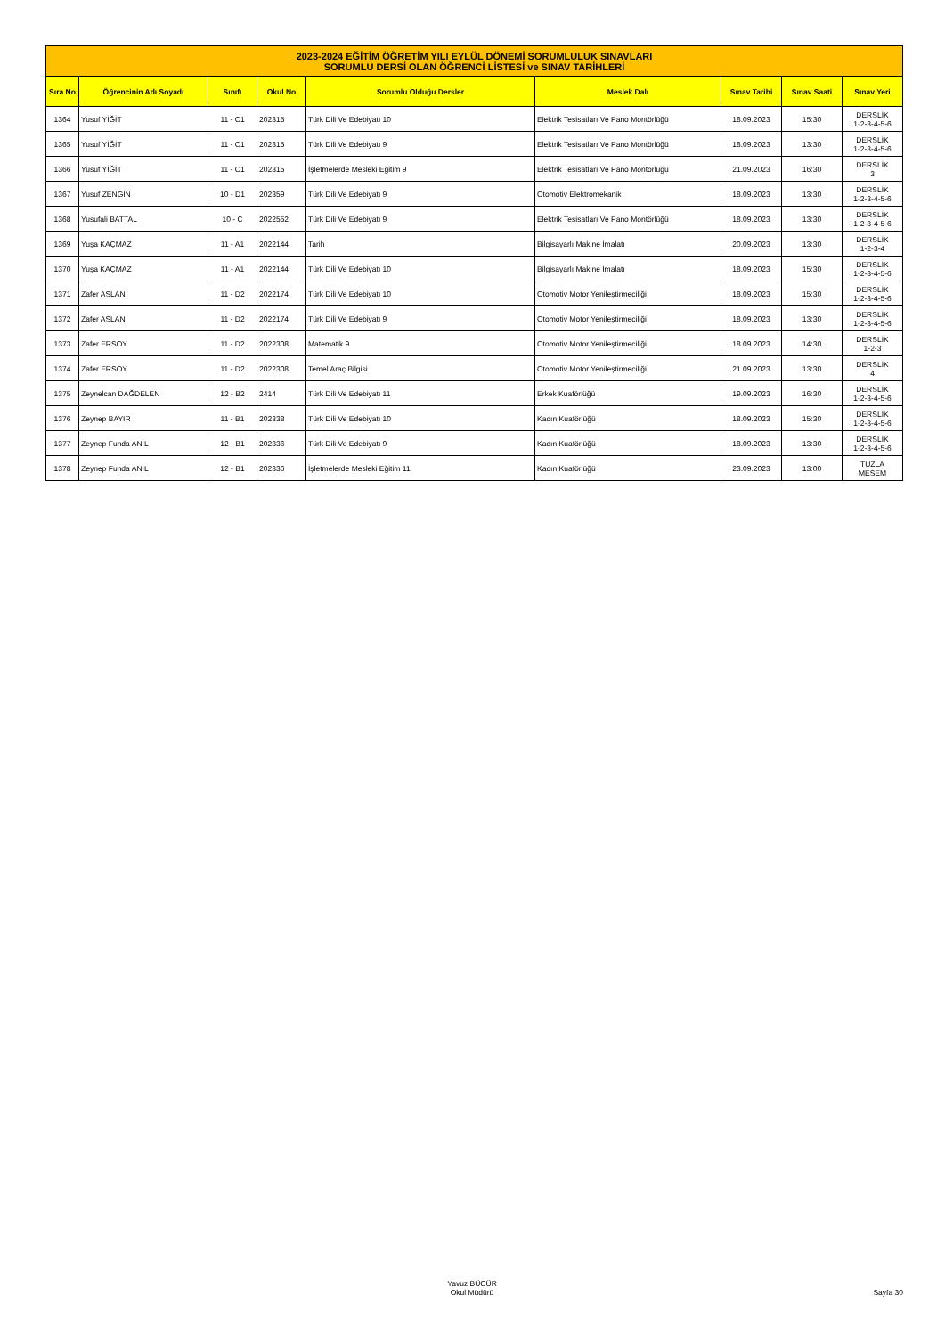| 2023-2024 EĞİTİM ÖĞRETİM YILI EYLÜL DÖNEMİ SORUMLULUK SINAVLARI SORUMLU DERSİ OLAN ÖĞRENCİ LİSTESİ ve SINAV TARİHLERİ | | | | | | | | |
| Sıra No | Öğrencinin Adı Soyadı | Sınıfı | Okul No | Sorumlu Olduğu Dersler | Meslek Dalı | Sınav Tarihi | Sınav Saati | Sınav Yeri |
| 1364 | Yusuf YİĞİT | 11 - C1 | 202315 | Türk Dili Ve Edebiyatı 10 | Elektrik Tesisatları Ve Pano Montörlüğü | 18.09.2023 | 15:30 | DERSLİK 1-2-3-4-5-6 |
| 1365 | Yusuf YİĞİT | 11 - C1 | 202315 | Türk Dili Ve Edebiyatı 9 | Elektrik Tesisatları Ve Pano Montörlüğü | 18.09.2023 | 13:30 | DERSLİK 1-2-3-4-5-6 |
| 1366 | Yusuf YİĞİT | 11 - C1 | 202315 | İşletmelerde Mesleki Eğitim 9 | Elektrik Tesisatları Ve Pano Montörlüğü | 21.09.2023 | 16:30 | DERSLİK 3 |
| 1367 | Yusuf ZENGİN | 10 - D1 | 202359 | Türk Dili Ve Edebiyatı 9 | Otomotiv Elektromekanik | 18.09.2023 | 13:30 | DERSLİK 1-2-3-4-5-6 |
| 1368 | Yusufali BATTAL | 10 - C | 2022552 | Türk Dili Ve Edebiyatı 9 | Elektrik Tesisatları Ve Pano Montörlüğü | 18.09.2023 | 13:30 | DERSLİK 1-2-3-4-5-6 |
| 1369 | Yuşa KAÇMAZ | 11 - A1 | 2022144 | Tarih | Bilgisayarlı Makine İmalatı | 20.09.2023 | 13:30 | DERSLİK 1-2-3-4 |
| 1370 | Yuşa KAÇMAZ | 11 - A1 | 2022144 | Türk Dili Ve Edebiyatı 10 | Bilgisayarlı Makine İmalatı | 18.09.2023 | 15:30 | DERSLİK 1-2-3-4-5-6 |
| 1371 | Zafer ASLAN | 11 - D2 | 2022174 | Türk Dili Ve Edebiyatı 10 | Otomotiv Motor Yenileştirmeciliği | 18.09.2023 | 15:30 | DERSLİK 1-2-3-4-5-6 |
| 1372 | Zafer ASLAN | 11 - D2 | 2022174 | Türk Dili Ve Edebiyatı 9 | Otomotiv Motor Yenileştirmeciliği | 18.09.2023 | 13:30 | DERSLİK 1-2-3-4-5-6 |
| 1373 | Zafer ERSOY | 11 - D2 | 2022308 | Matematik 9 | Otomotiv Motor Yenileştirmeciliği | 18.09.2023 | 14:30 | DERSLİK 1-2-3 |
| 1374 | Zafer ERSOY | 11 - D2 | 2022308 | Temel Araç Bilgisi | Otomotiv Motor Yenileştirmeciliği | 21.09.2023 | 13:30 | DERSLİK 4 |
| 1375 | Zeynelcan DAĞDELEN | 12 - B2 | 2414 | Türk Dili Ve Edebiyatı 11 | Erkek Kuaförlüğü | 19.09.2023 | 16:30 | DERSLİK 1-2-3-4-5-6 |
| 1376 | Zeynep BAYIR | 11 - B1 | 202338 | Türk Dili Ve Edebiyatı 10 | Kadın Kuaförlüğü | 18.09.2023 | 15:30 | DERSLİK 1-2-3-4-5-6 |
| 1377 | Zeynep Funda ANIL | 12 - B1 | 202336 | Türk Dili Ve Edebiyatı 9 | Kadın Kuaförlüğü | 18.09.2023 | 13:30 | DERSLİK 1-2-3-4-5-6 |
| 1378 | Zeynep Funda ANIL | 12 - B1 | 202336 | İşletmelerde Mesleki Eğitim 11 | Kadın Kuaförlüğü | 23.09.2023 | 13:00 | TUZLA MESEM |
Yavuz BÜCÜR
Okul Müdürü
Sayfa 30